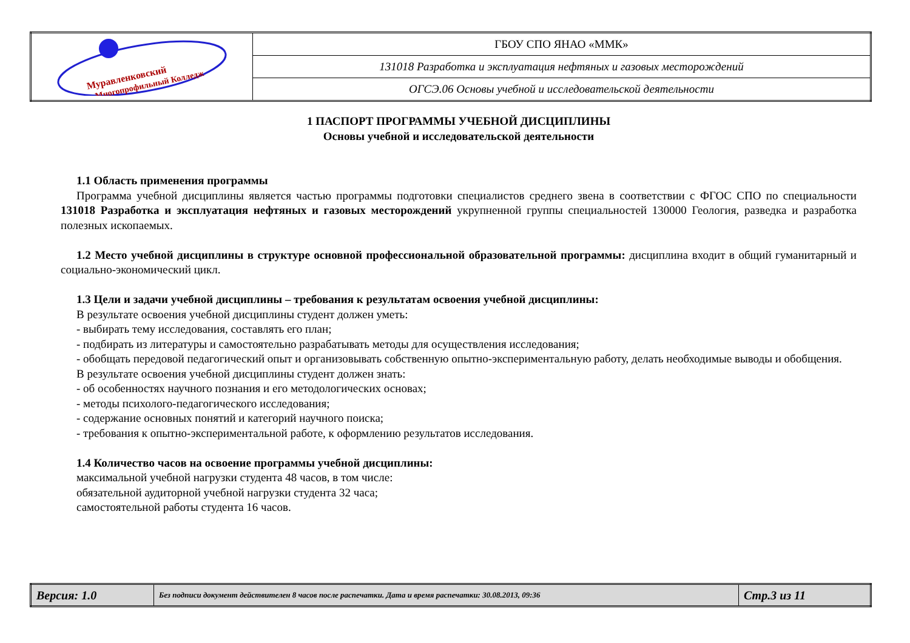| Муравленковский Многопрофильный Колледж | ГБОУ СПО ЯНАО «ММК» |
| | 131018 Разработка и эксплуатация нефтяных и газовых месторождений |
| | ОГСЭ.06 Основы учебной и исследовательской деятельности |
1 ПАСПОРТ ПРОГРАММЫ УЧЕБНОЙ ДИСЦИПЛИНЫ
Основы учебной и исследовательской деятельности
1.1 Область применения программы
Программа учебной дисциплины является частью программы подготовки специалистов среднего звена в соответствии с ФГОС СПО по специальности 131018 Разработка и эксплуатация нефтяных и газовых месторождений укрупненной группы специальностей 130000 Геология, разведка и разработка полезных ископаемых.
1.2 Место учебной дисциплины в структуре основной профессиональной образовательной программы: дисциплина входит в общий гуманитарный и социально-экономический цикл.
1.3 Цели и задачи учебной дисциплины – требования к результатам освоения учебной дисциплины:
В результате освоения учебной дисциплины студент должен уметь:
- выбирать тему исследования, составлять его план;
- подбирать из литературы и самостоятельно разрабатывать методы для осуществления исследования;
- обобщать передовой педагогический опыт и организовывать собственную опытно-экспериментальную работу, делать необходимые выводы и обобщения.
В результате освоения учебной дисциплины студент должен знать:
- об особенностях научного познания и его методологических основах;
- методы психолого-педагогического исследования;
- содержание основных понятий и категорий научного поиска;
- требования к опытно-экспериментальной работе, к оформлению результатов исследования.
1.4 Количество часов на освоение программы учебной дисциплины:
максимальной учебной нагрузки студента 48 часов, в том числе:
обязательной аудиторной учебной нагрузки студента 32 часа;
самостоятельной работы студента 16 часов.
| Версия: 1.0 | Без подписи документ действителен 8 часов после распечатки. Дата и время распечатки: 30.08.2013, 09:36 | Стр.3 из 11 |